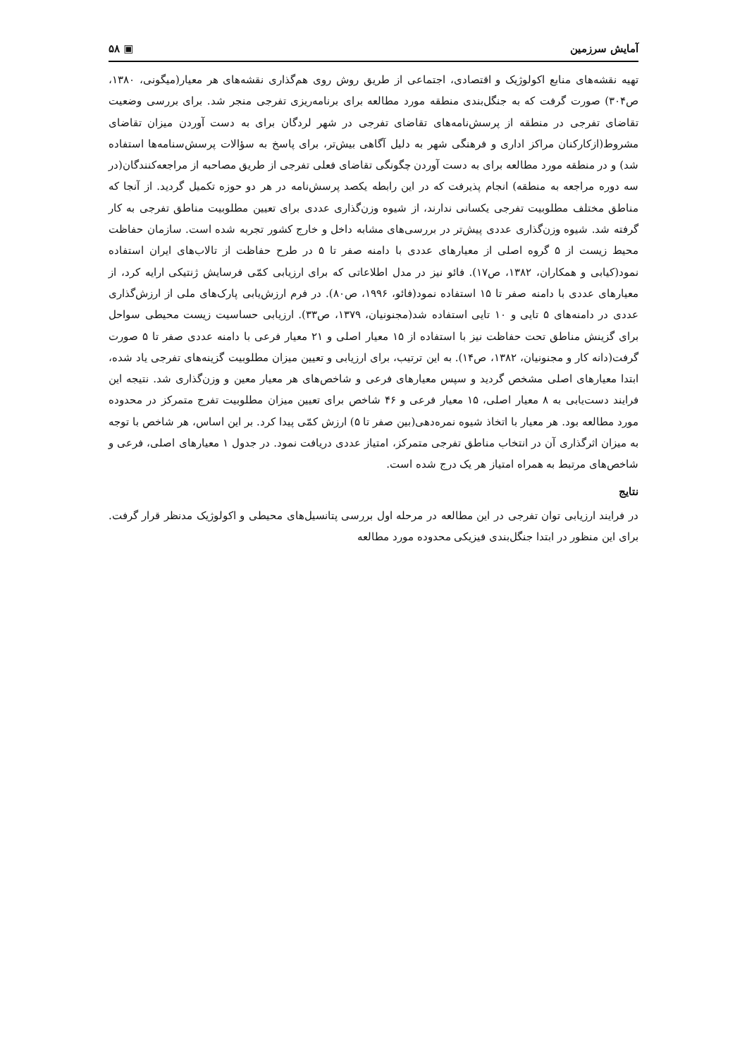آمایش سرزمین ▣ ۵۸
تهیه نقشه‌های منابع اکولوژیک و اقتصادی، اجتماعی از طریق روش روی هم‌گذاری نقشه‌های هر معیار(میگونی، ۱۳۸۰، ص۳۰۴) صورت گرفت که به جنگل‌بندی منطقه مورد مطالعه برای برنامه‌ریزی تفرجی منجر شد. برای بررسی وضعیت تقاضای تفرجی در منطقه از پرسش‌نامه‌های تقاضای تفرجی در شهر لردگان برای به دست آوردن میزان تقاضای مشروط(ازکارکنان مراکز اداری و فرهنگی شهر به دلیل آگاهی بیش‌تر، برای پاسخ به سؤالات پرسش‌سنامه‌ها استفاده شد) و در منطقه مورد مطالعه برای به دست آوردن چگونگی تقاضای فعلی تفرجی از طریق مصاحبه از مراجعه‌کنندگان(در سه دوره مراجعه به منطقه) انجام پذیرفت که در این رابطه یکصد پرسش‌نامه در هر دو حوزه تکمیل گردید. از آنجا که مناطق مختلف مطلوبیت تفرجی یکسانی ندارند، از شیوه وزن‌گذاری عددی برای تعیین مطلوبیت مناطق تفرجی به کار گرفته شد. شیوه وزن‌گذاری عددی پیش‌تر در بررسی‌های مشابه داخل و خارج کشور تجربه شده است. سازمان حفاظت محیط زیست از ۵ گروه اصلی از معیارهای عددی با دامنه صفر تا ۵ در طرح حفاظت از تالاب‌های ایران استفاده نمود(کیابی و همکاران، ۱۳۸۲، ص۱۷). فائو نیز در مدل اطلاعاتی که برای ارزیابی کمّی فرسایش ژنتیکی ارایه کرد، از معیارهای عددی با دامنه صفر تا ۱۵ استفاده نمود(فائو، ۱۹۹۶، ص۸۰). در فرم ارزش‌یابی پارک‌های ملی از ارزش‌گذاری عددی در دامنه‌های ۵ تایی و ۱۰ تایی استفاده شد(مجنونیان، ۱۳۷۹، ص۳۳). ارزیابی حساسیت زیست محیطی سواحل برای گزینش مناطق تحت حفاظت نیز با استفاده از ۱۵ معیار اصلی و ۲۱ معیار فرعی با دامنه عددی صفر تا ۵ صورت گرفت(دانه کار و مجنونیان، ۱۳۸۲، ص۱۴). به این ترتیب، برای ارزیابی و تعیین میزان مطلوبیت گزینه‌های تفرجی یاد شده، ابتدا معیارهای اصلی مشخص گردید و سپس معیارهای فرعی و شاخص‌های هر معیار معین و وزن‌گذاری شد. نتیجه این فرایند دست‌یابی به ۸ معیار اصلی، ۱۵ معیار فرعی و ۴۶ شاخص برای تعیین میزان مطلوبیت تفرج متمرکز در محدوده مورد مطالعه بود. هر معیار با اتخاذ شیوه نمره‌دهی(بین صفر تا ۵) ارزش کمّی پیدا کرد. بر این اساس، هر شاخص با توجه به میزان اثرگذاری آن در انتخاب مناطق تفرجی متمرکز، امتیاز عددی دریافت نمود. در جدول ۱ معیارهای اصلی، فرعی و شاخص‌های مرتبط به همراه امتیاز هر یک درج شده است.
نتایج
در فرایند ارزیابی توان تفرجی در این مطالعه در مرحله اول بررسی پتانسیل‌های محیطی و اکولوژیک مدنظر قرار گرفت. برای این منظور در ابتدا جنگل‌بندی فیزیکی محدوده مورد مطالعه